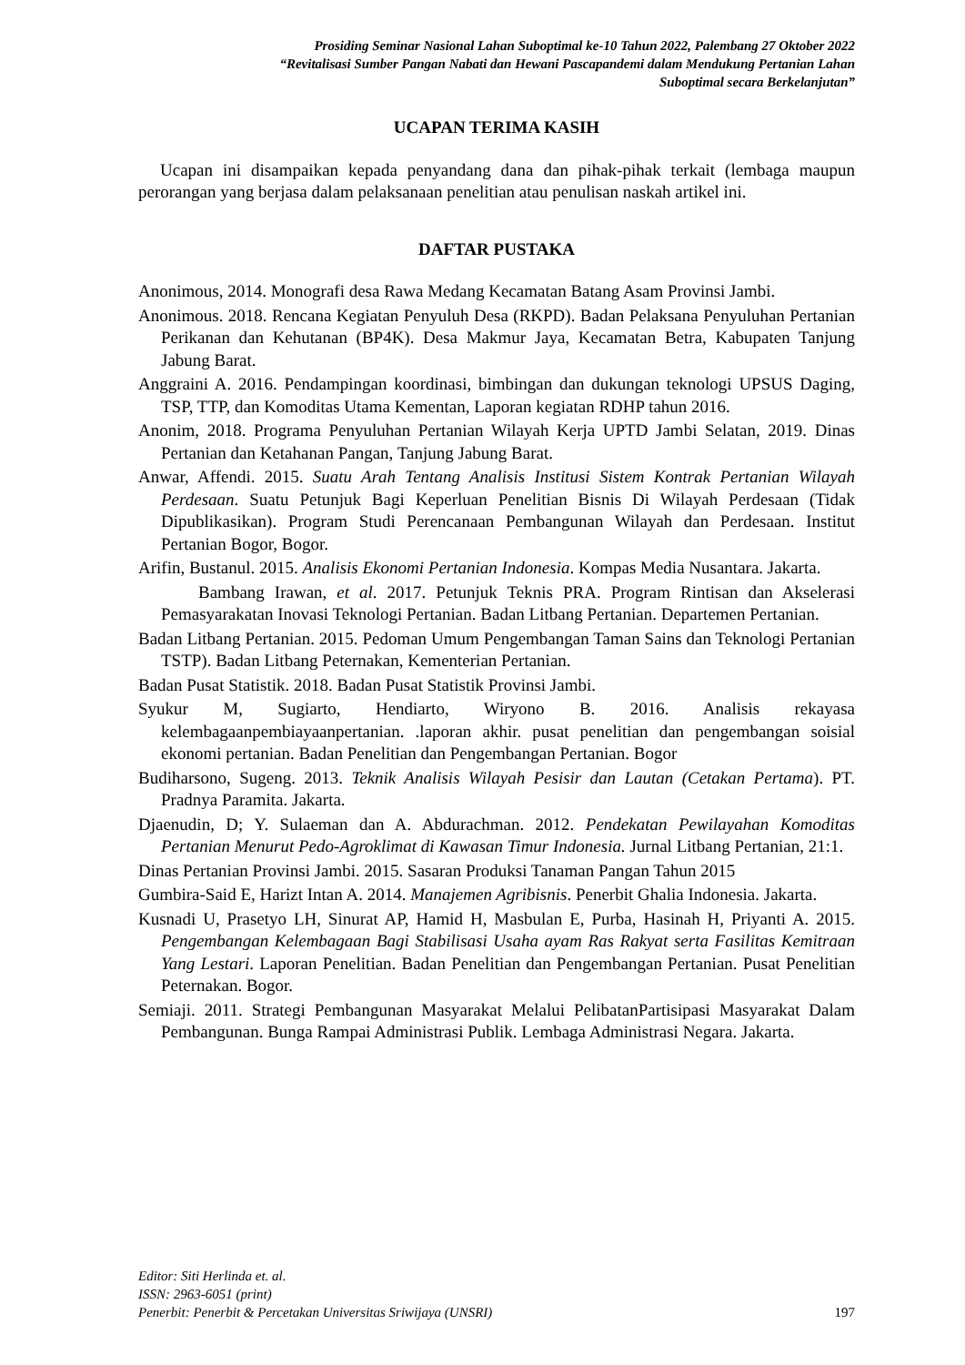Prosiding Seminar Nasional Lahan Suboptimal ke-10 Tahun 2022, Palembang 27 Oktober 2022
“Revitalisasi Sumber Pangan Nabati dan Hewani Pascapandemi dalam Mendukung Pertanian Lahan
Suboptimal secara Berkelanjutan”
UCAPAN TERIMA KASIH
Ucapan ini disampaikan kepada penyandang dana dan pihak-pihak terkait (lembaga maupun perorangan yang berjasa dalam pelaksanaan penelitian atau penulisan naskah artikel ini.
DAFTAR PUSTAKA
Anonimous, 2014. Monografi desa Rawa Medang Kecamatan Batang Asam Provinsi Jambi.
Anonimous. 2018. Rencana Kegiatan Penyuluh Desa (RKPD). Badan Pelaksana Penyuluhan Pertanian Perikanan dan Kehutanan (BP4K). Desa Makmur Jaya, Kecamatan Betra, Kabupaten Tanjung Jabung Barat.
Anggraini A. 2016. Pendampingan koordinasi, bimbingan dan dukungan teknologi UPSUS Daging, TSP, TTP, dan Komoditas Utama Kementan, Laporan kegiatan RDHP tahun 2016.
Anonim, 2018. Programa Penyuluhan Pertanian Wilayah Kerja UPTD Jambi Selatan, 2019. Dinas Pertanian dan Ketahanan Pangan, Tanjung Jabung Barat.
Anwar, Affendi. 2015. Suatu Arah Tentang Analisis Institusi Sistem Kontrak Pertanian Wilayah Perdesaan. Suatu Petunjuk Bagi Keperluan Penelitian Bisnis Di Wilayah Perdesaan (Tidak Dipublikasikan). Program Studi Perencanaan Pembangunan Wilayah dan Perdesaan. Institut Pertanian Bogor, Bogor.
Arifin, Bustanul. 2015. Analisis Ekonomi Pertanian Indonesia. Kompas Media Nusantara. Jakarta.
Bambang Irawan, et al. 2017. Petunjuk Teknis PRA. Program Rintisan dan Akselerasi Pemasyarakatan Inovasi Teknologi Pertanian. Badan Litbang Pertanian. Departemen Pertanian.
Badan Litbang Pertanian. 2015. Pedoman Umum Pengembangan Taman Sains dan Teknologi Pertanian TSTP). Badan Litbang Peternakan, Kementerian Pertanian.
Badan Pusat Statistik. 2018. Badan Pusat Statistik Provinsi Jambi.
Syukur M, Sugiarto, Hendiarto, Wiryono B. 2016. Analisis rekayasa kelembagaanpembiayaanpertanian. .laporan akhir. pusat penelitian dan pengembangan soisial ekonomi pertanian. Badan Penelitian dan Pengembangan Pertanian. Bogor
Budiharsono, Sugeng. 2013. Teknik Analisis Wilayah Pesisir dan Lautan (Cetakan Pertama). PT. Pradnya Paramita. Jakarta.
Djaenudin, D; Y. Sulaeman dan A. Abdurachman. 2012. Pendekatan Pewilayahan Komoditas Pertanian Menurut Pedo-Agroklimat di Kawasan Timur Indonesia. Jurnal Litbang Pertanian, 21:1.
Dinas Pertanian Provinsi Jambi. 2015. Sasaran Produksi Tanaman Pangan Tahun 2015
Gumbira-Said E, Harizt Intan A. 2014. Manajemen Agribisnis. Penerbit Ghalia Indonesia. Jakarta.
Kusnadi U, Prasetyo LH, Sinurat AP, Hamid H, Masbulan E, Purba, Hasinah H, Priyanti A. 2015. Pengembangan Kelembagaan Bagi Stabilisasi Usaha ayam Ras Rakyat serta Fasilitas Kemitraan Yang Lestari. Laporan Penelitian. Badan Penelitian dan Pengembangan Pertanian. Pusat Penelitian Peternakan. Bogor.
Semiaji. 2011. Strategi Pembangunan Masyarakat Melalui PelibatanPartisipasi Masyarakat Dalam Pembangunan. Bunga Rampai Administrasi Publik. Lembaga Administrasi Negara. Jakarta.
Editor: Siti Herlinda et. al.
ISSN: 2963-6051 (print)
Penerbit: Penerbit & Percetakan Universitas Sriwijaya (UNSRI) 197